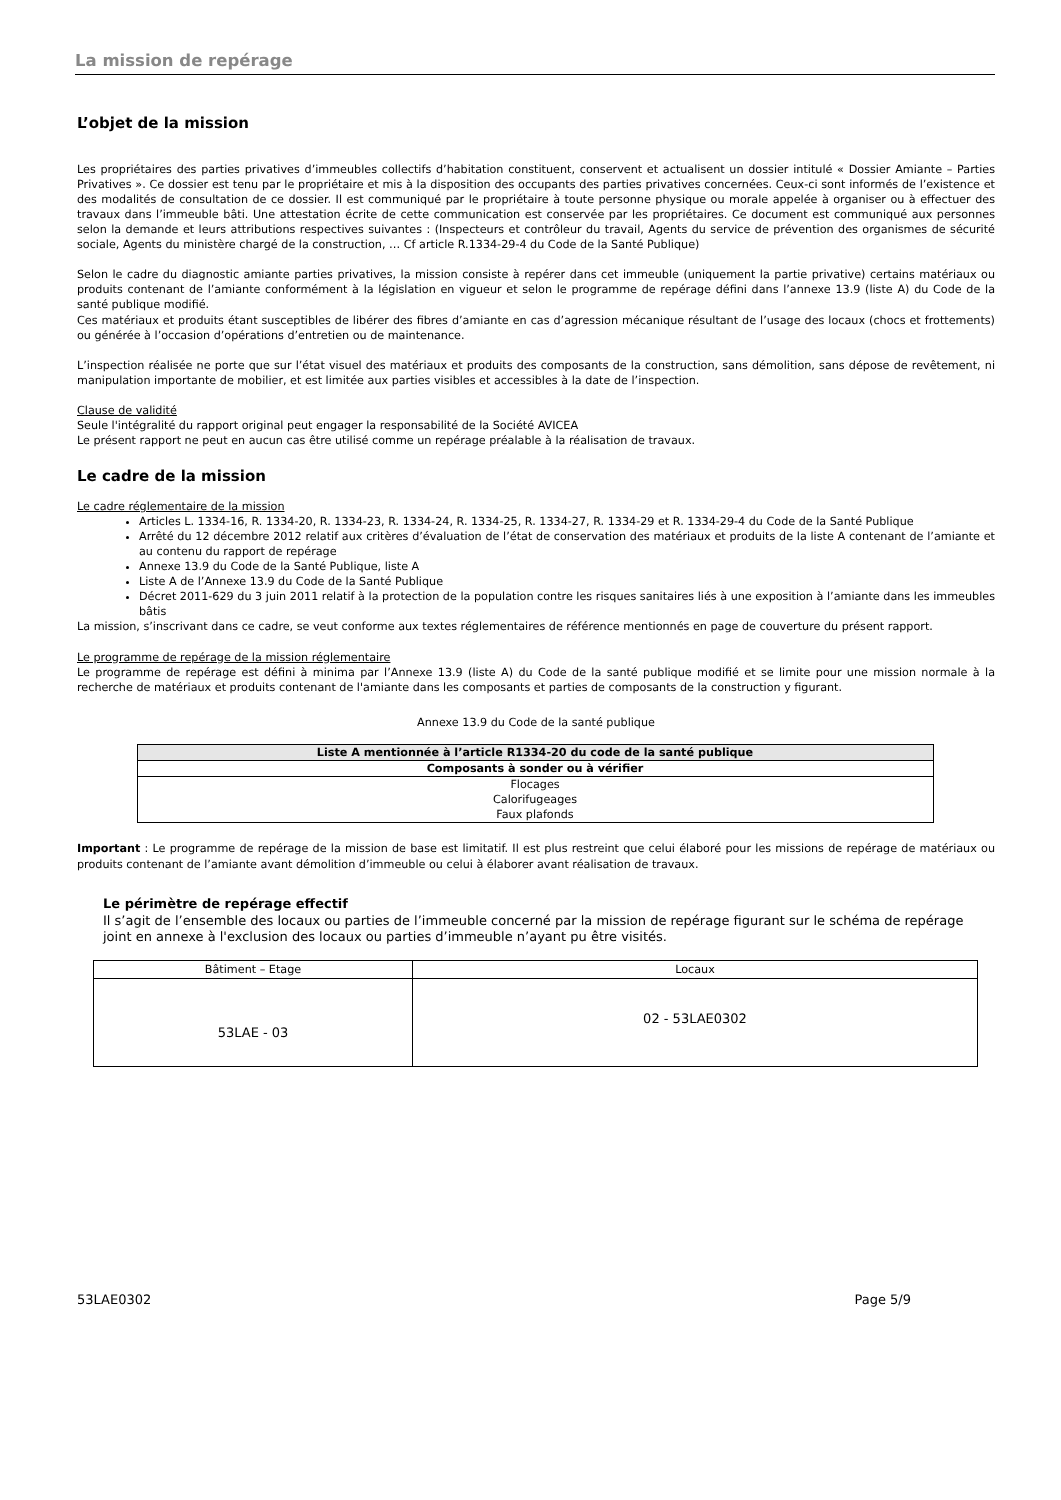La mission de repérage
L’objet de la mission
Les propriétaires des parties privatives d’immeubles collectifs d’habitation constituent, conservent et actualisent un dossier intitulé « Dossier Amiante – Parties Privatives ». Ce dossier est tenu par le propriétaire et mis à la disposition des occupants des parties privatives concernées. Ceux-ci sont informés de l’existence et des modalités de consultation de ce dossier. Il est communiqué par le propriétaire à toute personne physique ou morale appelée à organiser ou à effectuer des travaux dans l’immeuble bâti. Une attestation écrite de cette communication est conservée par les propriétaires. Ce document est communiqué aux personnes selon la demande et leurs attributions respectives suivantes : (Inspecteurs et contrôleur du travail, Agents du service de prévention des organismes de sécurité sociale, Agents du ministère chargé de la construction, … Cf article R.1334-29-4 du Code de la Santé Publique)
Selon le cadre du diagnostic amiante parties privatives, la mission consiste à repérer dans cet immeuble (uniquement la partie privative) certains matériaux ou produits contenant de l’amiante conformément à la législation en vigueur et selon le programme de repérage défini dans l’annexe 13.9 (liste A) du Code de la santé publique modifié.
Ces matériaux et produits étant susceptibles de libérer des fibres d’amiante en cas d’agression mécanique résultant de l’usage des locaux (chocs et frottements) ou générée à l’occasion d’opérations d’entretien ou de maintenance.
L’inspection réalisée ne porte que sur l’état visuel des matériaux et produits des composants de la construction, sans démolition, sans dépose de revêtement, ni manipulation importante de mobilier, et est limitée aux parties visibles et accessibles à la date de l’inspection.
Clause de validité
Seule l'intégralité du rapport original peut engager la responsabilité de la Société AVICEA
Le présent rapport ne peut en aucun cas être utilisé comme un repérage préalable à la réalisation de travaux.
Le cadre de la mission
Le cadre réglementaire de la mission
Articles L. 1334-16, R. 1334-20, R. 1334-23, R. 1334-24, R. 1334-25, R. 1334-27, R. 1334-29 et R. 1334-29-4 du Code de la Santé Publique
Arrêté du 12 décembre 2012 relatif aux critères d’évaluation de l’état de conservation des matériaux et produits de la liste A contenant de l’amiante et au contenu du rapport de repérage
Annexe 13.9 du Code de la Santé Publique, liste A
Liste A de l’Annexe 13.9 du Code de la Santé Publique
Décret 2011-629 du 3 juin 2011 relatif à la protection de la population contre les risques sanitaires liés à une exposition à l’amiante dans les immeubles bâtis
La mission, s’inscrivant dans ce cadre, se veut conforme aux textes réglementaires de référence mentionnés en page de couverture du présent rapport.
Le programme de repérage de la mission réglementaire
Le programme de repérage est défini à minima par l’Annexe 13.9 (liste A) du Code de la santé publique modifié et se limite pour une mission normale à la recherche de matériaux et produits contenant de l'amiante dans les composants et parties de composants de la construction y figurant.
Annexe 13.9 du Code de la santé publique
| Liste A mentionnée à l’article R1334-20 du code de la santé publique |
| Composants à sonder ou à vérifier |
| Flocages Calorifugeages Faux plafonds |
Important : Le programme de repérage de la mission de base est limitatif. Il est plus restreint que celui élaboré pour les missions de repérage de matériaux ou produits contenant de l’amiante avant démolition d’immeuble ou celui à élaborer avant réalisation de travaux.
Le périmètre de repérage effectif
Il s’agit de l’ensemble des locaux ou parties de l’immeuble concerné par la mission de repérage figurant sur le schéma de repérage joint en annexe à l'exclusion des locaux ou parties d’immeuble n’ayant pu être visités.
| Bâtiment – Etage | Locaux |
| 53LAE - 03 | 02 - 53LAE0302 |
53LAE0302 Page 5/9